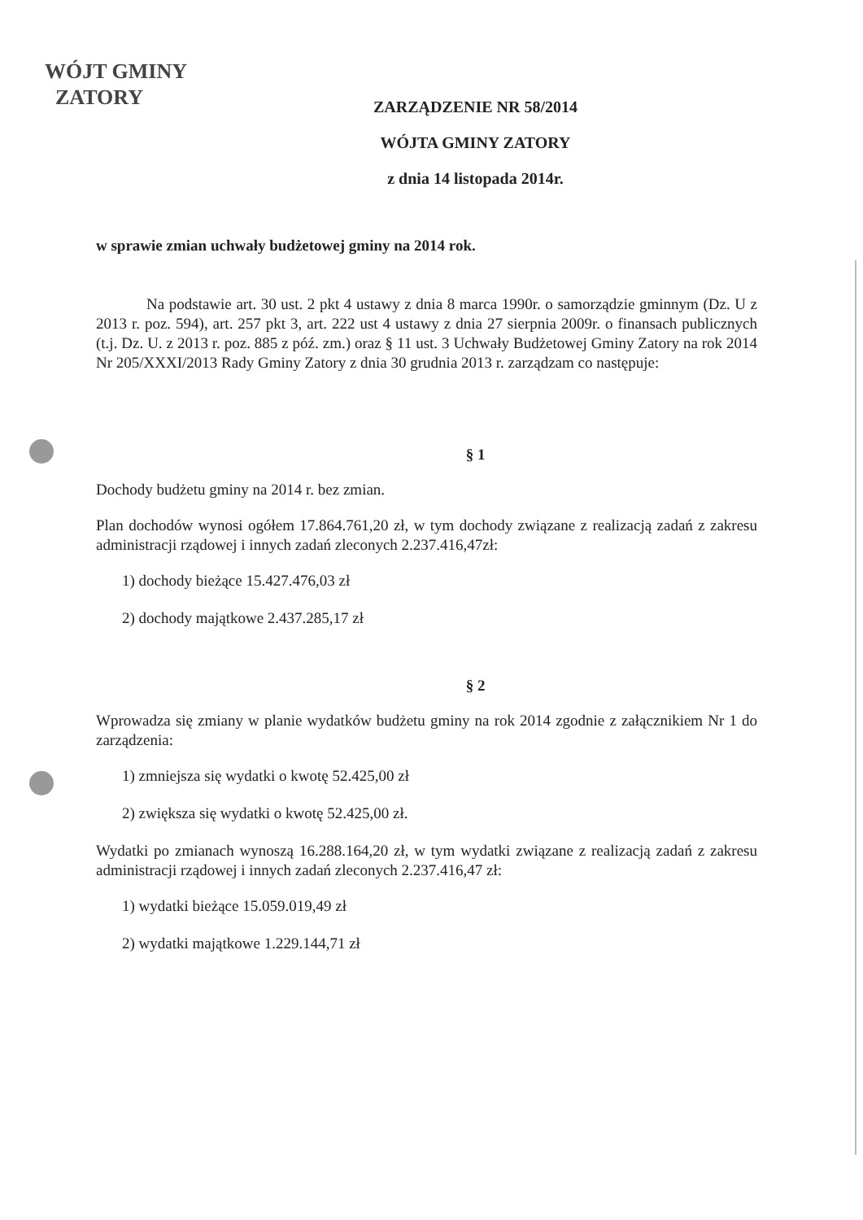WÓJT GMINY
ZATORY
ZARZĄDZENIE NR 58/2014
WÓJTA GMINY ZATORY
z dnia 14 listopada 2014r.
w sprawie zmian uchwały budżetowej gminy na 2014 rok.
Na podstawie art. 30 ust. 2 pkt 4 ustawy z dnia 8 marca 1990r. o samorządzie gminnym (Dz. U z 2013 r. poz. 594), art. 257 pkt 3, art. 222 ust 4 ustawy z dnia 27 sierpnia 2009r. o finansach publicznych (t.j. Dz. U. z 2013 r. poz. 885 z póź. zm.) oraz § 11 ust. 3 Uchwały Budżetowej Gminy Zatory na rok 2014 Nr 205/XXXI/2013 Rady Gminy Zatory z dnia 30 grudnia 2013 r. zarządzam co następuje:
§ 1
Dochody budżetu gminy na 2014 r. bez zmian.
Plan dochodów wynosi ogółem 17.864.761,20 zł, w tym dochody związane z realizacją zadań z zakresu administracji rządowej i innych zadań zleconych 2.237.416,47zł:
1) dochody bieżące 15.427.476,03 zł
2) dochody majątkowe 2.437.285,17 zł
§ 2
Wprowadza się zmiany w planie wydatków budżetu gminy na rok 2014 zgodnie z załącznikiem Nr 1 do zarządzenia:
1) zmniejsza się wydatki o kwotę 52.425,00 zł
2) zwiększa się wydatki o kwotę 52.425,00 zł.
Wydatki po zmianach wynoszą 16.288.164,20 zł, w tym wydatki związane z realizacją zadań z zakresu administracji rządowej i innych zadań zleconych 2.237.416,47 zł:
1) wydatki bieżące 15.059.019,49 zł
2) wydatki majątkowe 1.229.144,71 zł